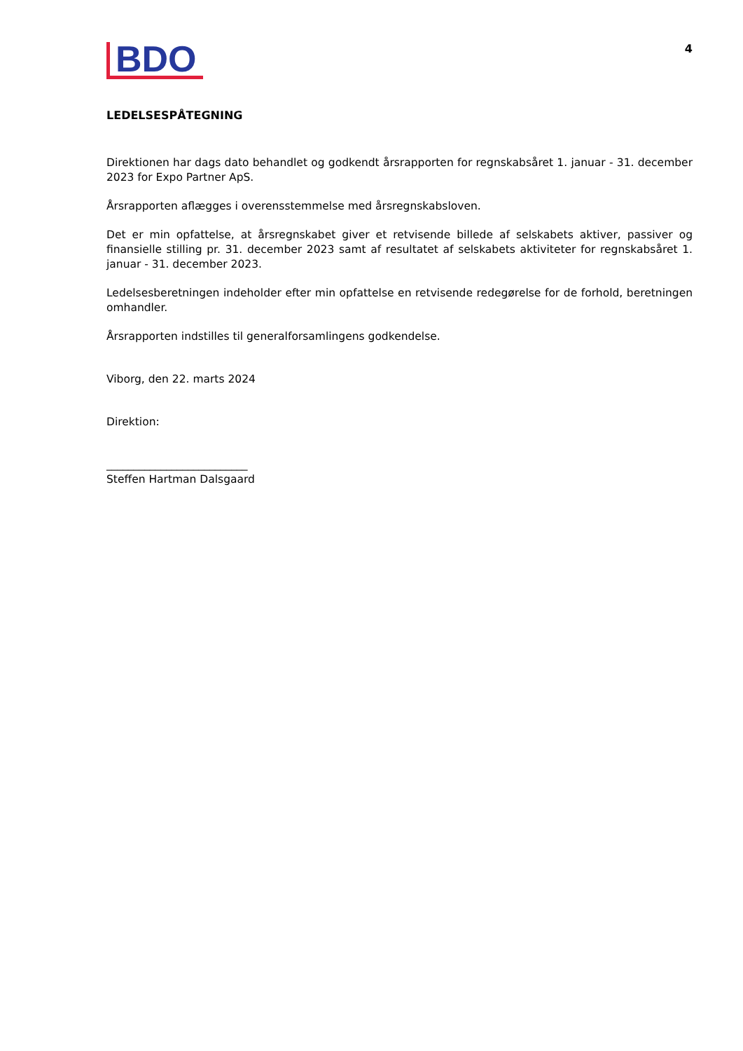BDO
4
LEDELSESPÅTEGNING
Direktionen har dags dato behandlet og godkendt årsrapporten for regnskabsåret 1. januar - 31. december 2023 for Expo Partner ApS.
Årsrapporten aflægges i overensstemmelse med årsregnskabsloven.
Det er min opfattelse, at årsregnskabet giver et retvisende billede af selskabets aktiver, passiver og finansielle stilling pr. 31. december 2023 samt af resultatet af selskabets aktiviteter for regnskabsåret 1. januar - 31. december 2023.
Ledelsesberetningen indeholder efter min opfattelse en retvisende redegørelse for de forhold, beretningen omhandler.
Årsrapporten indstilles til generalforsamlingens godkendelse.
Viborg, den 22. marts 2024
Direktion:
__________________________
Steffen Hartman Dalsgaard